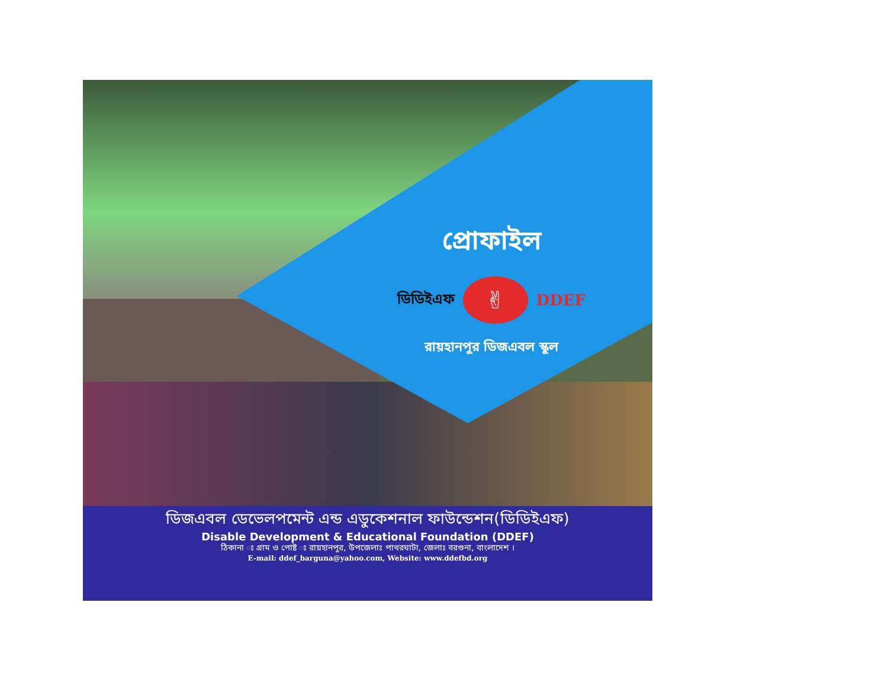প্রোফাইল
ডিডিইএফ ✌ DDEF
রায়হানপুর ডিজএবল স্কুল
ডিজএবল ডেভেলপমেন্ট এন্ড এডুকেশনাল ফাউন্ডেশন(ডিডিইএফ)
Disable Development & Educational Foundation (DDEF)
ঠিকানা ঃ গ্রাম ও পোষ্ট ঃ রায়হানপুর, উপজেলাঃ পাথরঘাটা, জেলাঃ বরগুনা, বাংলাদেশ ।
E-mail: ddef_barguna@yahoo.com, Website: www.ddefbd.org